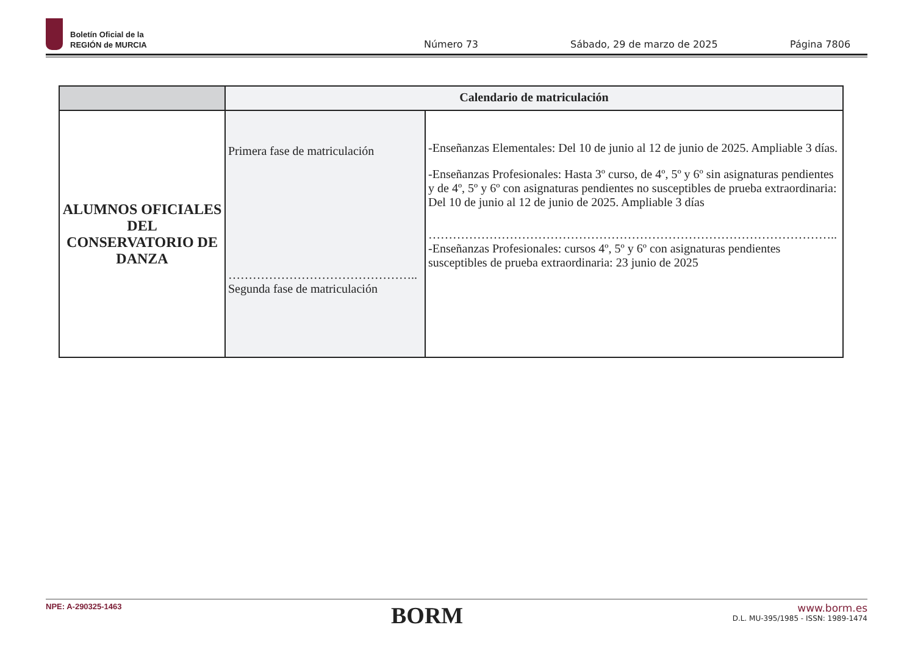Boletín Oficial de la
REGIÓN de MURCIA
Número 73 Sábado, 29 de marzo de 2025 Página 7806
| | Calendario de matriculación | |
| --- | --- | --- |
| ALUMNOS OFICIALES DEL CONSERVATORIO DE DANZA | Primera fase de matriculación ……………………………………….. Segunda fase de matriculación | -Enseñanzas Elementales: Del 10 de junio al 12 de junio de 2025. Ampliable 3 días. -Enseñanzas Profesionales: Hasta 3º curso, de 4º, 5º y 6º sin asignaturas pendientes y de 4º, 5º y 6º con asignaturas pendientes no susceptibles de prueba extraordinaria: Del 10 de junio al 12 de junio de 2025. Ampliable 3 días ……………………………………………………………………………………….. -Enseñanzas Profesionales: cursos 4º, 5º y 6º con asignaturas pendientes susceptibles de prueba extraordinaria: 23 junio de 2025 |
NPE: A-290325-1463
BORM
www.borm.es
D.L. MU-395/1985 - ISSN: 1989-1474